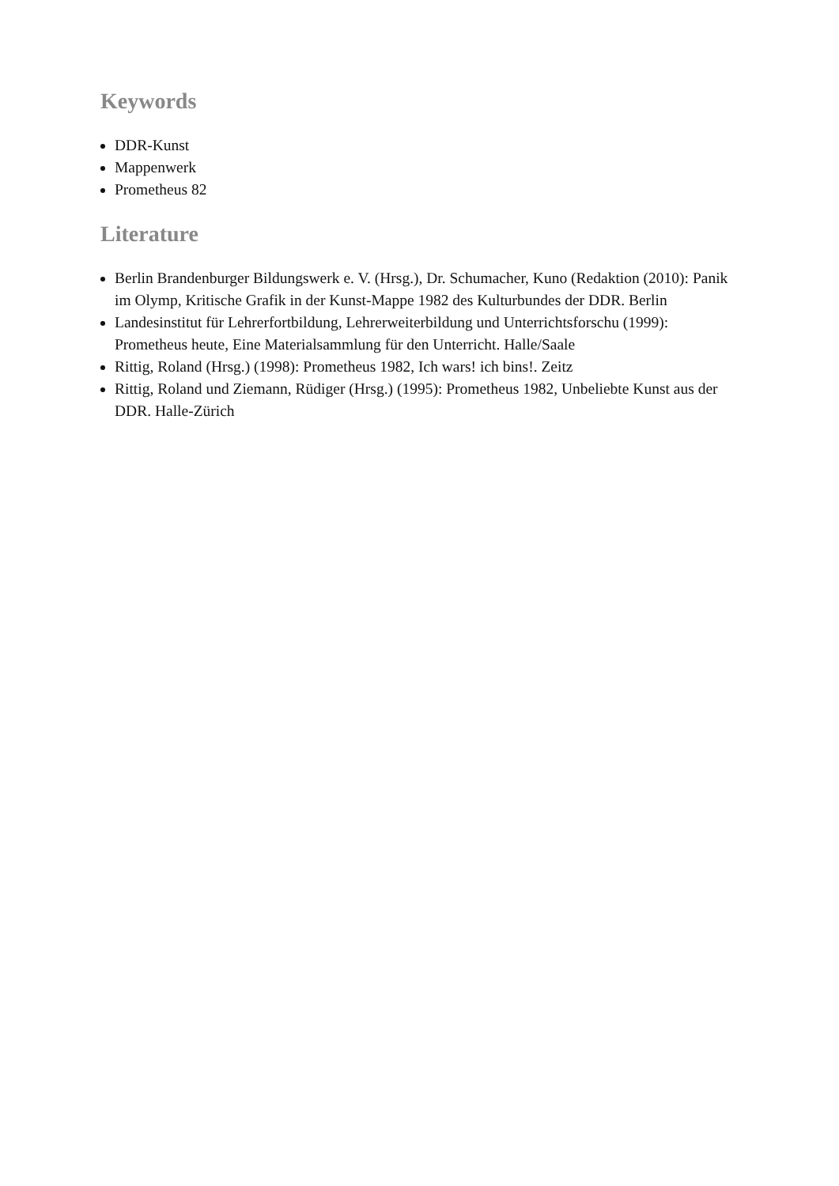Keywords
DDR-Kunst
Mappenwerk
Prometheus 82
Literature
Berlin Brandenburger Bildungswerk e. V. (Hrsg.), Dr. Schumacher, Kuno (Redaktion (2010): Panik im Olymp, Kritische Grafik in der Kunst-Mappe 1982 des Kulturbundes der DDR. Berlin
Landesinstitut für Lehrerfortbildung, Lehrerweiterbildung und Unterrichtsforschu (1999): Prometheus heute, Eine Materialsammlung für den Unterricht. Halle/Saale
Rittig, Roland (Hrsg.) (1998): Prometheus 1982, Ich wars! ich bins!. Zeitz
Rittig, Roland und Ziemann, Rüdiger (Hrsg.) (1995): Prometheus 1982, Unbeliebte Kunst aus der DDR. Halle-Zürich